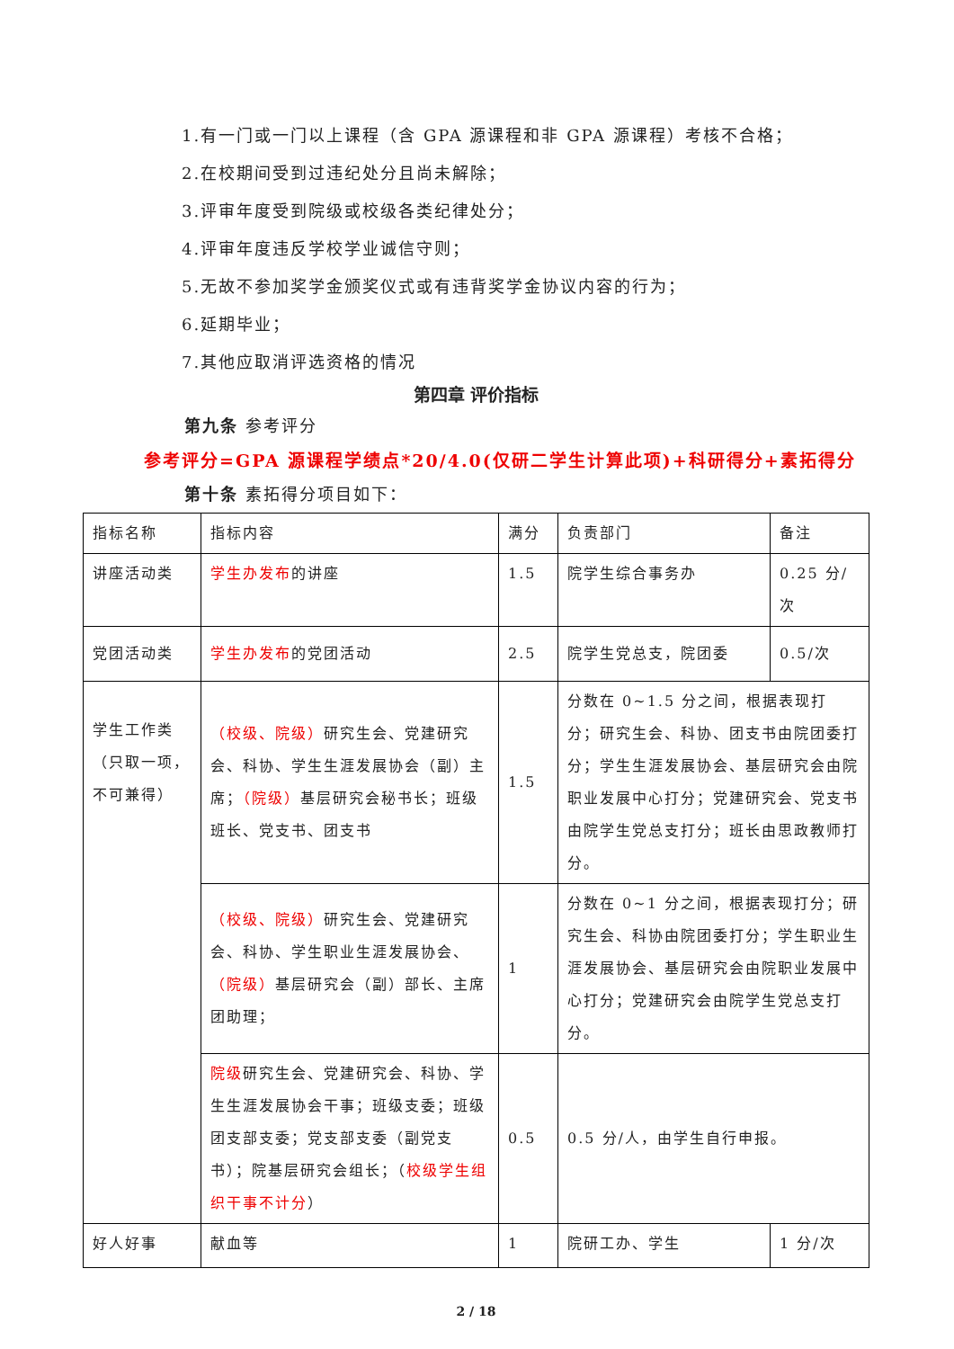1.有一门或一门以上课程（含 GPA 源课程和非 GPA 源课程）考核不合格；
2.在校期间受到过违纪处分且尚未解除；
3.评审年度受到院级或校级各类纪律处分；
4.评审年度违反学校学业诚信守则；
5.无故不参加奖学金颁奖仪式或有违背奖学金协议内容的行为；
6.延期毕业；
7.其他应取消评选资格的情况
第四章 评价指标
第九条 参考评分
参考评分=GPA 源课程学绩点*20/4.0(仅研二学生计算此项)+科研得分+素拓得分
第十条 素拓得分项目如下：
| 指标名称 | 指标内容 | 满分 | 负责部门 | 备注 |
| 讲座活动类 | 学生办发布 的讲座 | 1.5 | 院学生综合事务办 | 0.25 分/次 |
| 党团活动类 | 学生办发布 的党团活动 | 2.5 | 院学生党总支，院团委 | 0.5/次 |
| 学生工作类（只取一项，不可兼得） | （校级、院级） 研究生会、党建研究会、科协、学生生涯发展协会（副）主席； （院级） 基层研究会秘书长；班级班长、党支书、团支书 | 1.5 | 分数在 0~1.5 分之间，根据表现打分；研究生会、科协、团支书由院团委打分；学生生涯发展协会、基层研究会由院职业发展中心打分；党建研究会、党支书由院学生党总支打分；班长由思政教师打分。 | |
| | （校级、院级） 研究生会、党建研究会、科协、学生职业生涯发展协会、 （院级） 基层研究会（副）部长、主席团助理； | 1 | 分数在 0~1 分之间，根据表现打分；研究生会、科协由院团委打分；学生职业生涯发展协会、基层研究会由院职业发展中心打分；党建研究会由院学生党总支打分。 | |
| | 院级 研究生会、党建研究会、科协、学生生涯发展协会干事；班级支委；班级团支部支委；党支部支委（副党支书）；院基层研究会组长；（ 校级学生组织干事不计分 ） | 0.5 | 0.5 分/人，由学生自行申报。 | |
| 好人好事 | 献血等 | 1 | 院研工办、学生 | 1 分/次 |
2 / 18